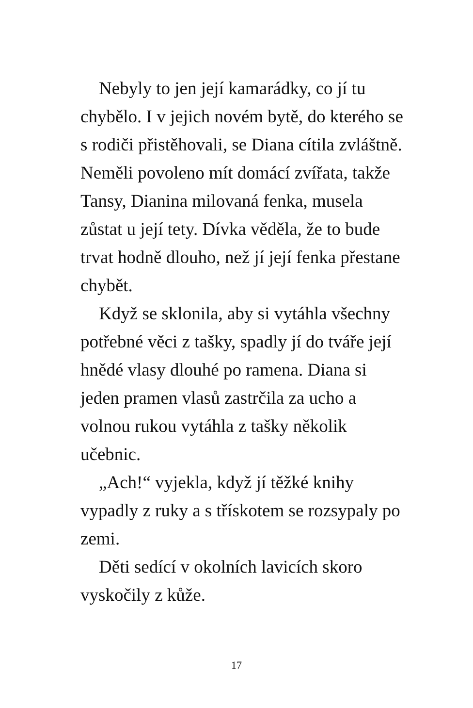Nebyly to jen její kamarádky, co jí tu chybělo. I v jejich novém bytě, do kterého se s rodiči přistěhovali, se Diana cítila zvláštně. Neměli povoleno mít domácí zvířata, takže Tansy, Dianina milovaná fenka, musela zůstat u její tety. Dívka věděla, že to bude trvat hodně dlouho, než jí její fenka přestane chybět.
Když se sklonila, aby si vytáhla všechny potřebné věci z tašky, spadly jí do tváře její hnědé vlasy dlouhé po ramena. Diana si jeden pramen vlasů zastrčila za ucho a volnou rukou vytáhla z tašky několik učebnic.
„Ach!“ vyjekla, když jí těžké knihy vypadly z ruky a s třískotem se rozsypaly po zemi.
Děti sedící v okolních lavicích skoro vyskočily z kůže.
17